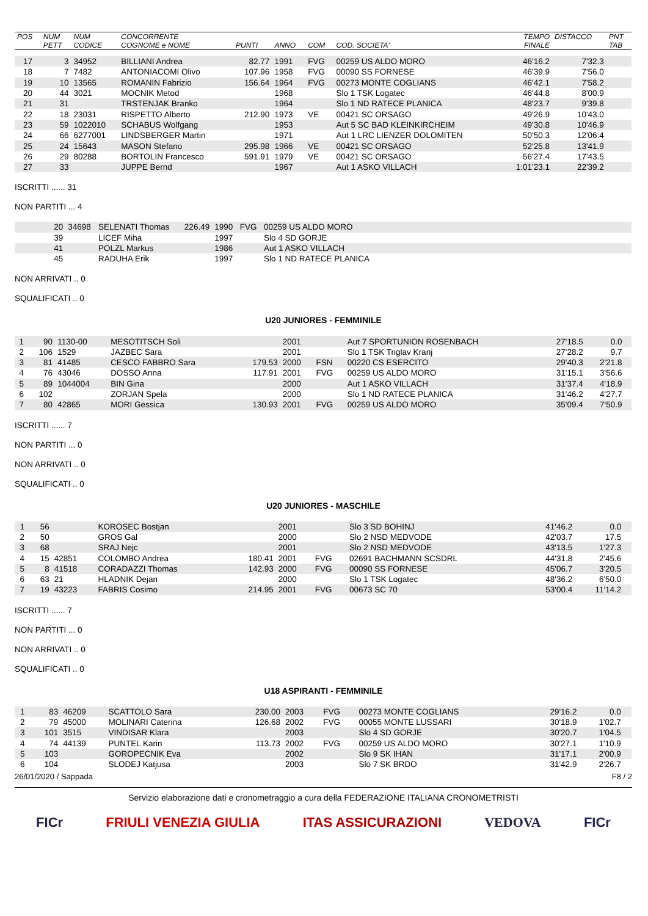| POS | NUM PETT | NUM CODICE | CONCORRENTE COGNOME e NOME | PUNTI | ANNO | COM | COD. SOCIETA' | TEMPO FINALE | DISTACCO | PNT TAB |
| --- | --- | --- | --- | --- | --- | --- | --- | --- | --- | --- |
| 17 | 3 | 34952 | BILLIANI Andrea | 82.77 | 1991 | FVG | 00259 US ALDO MORO | 46'16.2 | 7'32.3 | |
| 18 | 7 | 7482 | ANTONIACOMI Olivo | 107.96 | 1958 | FVG | 00090 SS FORNESE | 46'39.9 | 7'56.0 | |
| 19 | 10 | 13565 | ROMANIN Fabrizio | 156.64 | 1964 | FVG | 00273 MONTE COGLIANS | 46'42.1 | 7'58.2 | |
| 20 | 44 | 3021 | MOCNIK Metod | | 1968 | | Slo 1 TSK Logatec | 46'44.8 | 8'00.9 | |
| 21 | 31 | | TRSTENJAK Branko | | 1964 | | Slo 1 ND RATECE PLANICA | 48'23.7 | 9'39.8 | |
| 22 | 18 | 23031 | RISPETTO Alberto | 212.90 | 1973 | VE | 00421 SC ORSAGO | 49'26.9 | 10'43.0 | |
| 23 | 59 | 1022010 | SCHABUS Wolfgang | | 1953 | | Aut 5 SC BAD KLEINKIRCHEIM | 49'30.8 | 10'46.9 | |
| 24 | 66 | 6277001 | LINDSBERGER Martin | | 1971 | | Aut 1 LRC LIENZER DOLOMITEN | 50'50.3 | 12'06.4 | |
| 25 | 24 | 15643 | MASON Stefano | 295.98 | 1966 | VE | 00421 SC ORSAGO | 52'25.8 | 13'41.9 | |
| 26 | 29 | 80288 | BORTOLIN Francesco | 591.91 | 1979 | VE | 00421 SC ORSAGO | 56'27.4 | 17'43.5 | |
| 27 | 33 | | JUPPE Bernd | | 1967 | | Aut 1 ASKO VILLACH | 1:01'23.1 | 22'39.2 | |
ISCRITTI ...... 31
NON PARTITI ... 4
| | 20 | 34698 | SELENATI Thomas | 226.49 | 1990 | FVG | 00259 US ALDO MORO | |
| | 39 | | LICEF Miha | | 1997 | | Slo 4 SD GORJE | |
| | 41 | | POLZL Markus | | 1986 | | Aut 1 ASKO VILLACH | |
| | 45 | | RADUHA Erik | | 1997 | | Slo 1 ND RATECE PLANICA | |
NON ARRIVATI .. 0
SQUALIFICATI .. 0
U20 JUNIORES - FEMMINILE
| 1 | 90 | 1130-00 | MESOTITSCH Soli | | 2001 | | Aut 7 SPORTUNION ROSENBACH | 27'18.5 | 0.0 | |
| 2 | 106 | 1529 | JAZBEC Sara | | 2001 | | Slo 1 TSK Triglav Kranj | 27'28.2 | 9.7 | |
| 3 | 81 | 41485 | CESCO FABBRO Sara | 179.53 | 2000 | FSN | 00220 CS ESERCITO | 29'40.3 | 2'21.8 | |
| 4 | 76 | 43046 | DOSSO Anna | 117.91 | 2001 | FVG | 00259 US ALDO MORO | 31'15.1 | 3'56.6 | |
| 5 | 89 | 1044004 | BIN Gina | | 2000 | | Aut 1 ASKO VILLACH | 31'37.4 | 4'18.9 | |
| 6 | 102 | | ZORJAN Spela | | 2000 | | Slo 1 ND RATECE PLANICA | 31'46.2 | 4'27.7 | |
| 7 | 80 | 42865 | MORI Gessica | 130.93 | 2001 | FVG | 00259 US ALDO MORO | 35'09.4 | 7'50.9 | |
ISCRITTI ...... 7
NON PARTITI ... 0
NON ARRIVATI .. 0
SQUALIFICATI .. 0
U20 JUNIORES - MASCHILE
| 1 | 56 | | KOROSEC Bostjan | | 2001 | | Slo 3 SD BOHINJ | 41'46.2 | 0.0 | |
| 2 | 50 | | GROS Gal | | 2000 | | Slo 2 NSD MEDVODE | 42'03.7 | 17.5 | |
| 3 | 68 | | SRAJ Nejc | | 2001 | | Slo 2 NSD MEDVODE | 43'13.5 | 1'27.3 | |
| 4 | 15 | 42851 | COLOMBO Andrea | 180.41 | 2001 | FVG | 02691 BACHMANN SCSDRL | 44'31.8 | 2'45.6 | |
| 5 | 8 | 41518 | CORADAZZI Thomas | 142.93 | 2000 | FVG | 00090 SS FORNESE | 45'06.7 | 3'20.5 | |
| 6 | 63 | 21 | HLADNIK Dejan | | 2000 | | Slo 1 TSK Logatec | 48'36.2 | 6'50.0 | |
| 7 | 19 | 43223 | FABRIS Cosimo | 214.95 | 2001 | FVG | 00673 SC 70 | 53'00.4 | 11'14.2 | |
ISCRITTI ...... 7
NON PARTITI ... 0
NON ARRIVATI .. 0
SQUALIFICATI .. 0
U18 ASPIRANTI - FEMMINILE
| 1 | 83 | 46209 | SCATTOLO Sara | 230.00 | 2003 | FVG | 00273 MONTE COGLIANS | 29'16.2 | 0.0 | |
| 2 | 79 | 45000 | MOLINARI Caterina | 126.68 | 2002 | FVG | 00055 MONTE LUSSARI | 30'18.9 | 1'02.7 | |
| 3 | 101 | 3515 | VINDISAR Klara | | 2003 | | Slo 4 SD GORJE | 30'20.7 | 1'04.5 | |
| 4 | 74 | 44139 | PUNTEL Karin | 113.73 | 2002 | FVG | 00259 US ALDO MORO | 30'27.1 | 1'10.9 | |
| 5 | 103 | | GOROPECNIK Eva | | 2002 | | Slo 9 SK IHAN | 31'17.1 | 2'00.9 | |
| 6 | 104 | | SLODEJ Katjusa | | 2003 | | Slo 7 SK BRDO | 31'42.9 | 2'26.7 | |
26/01/2020 / Sappada F8 / 2
Servizio elaborazione dati e cronometraggio a cura della FEDERAZIONE ITALIANA CRONOMETRISTI
FICr FRIULI VENEZIA GIULIA ITAS ASSICURAZIONI VEDOVA FICr